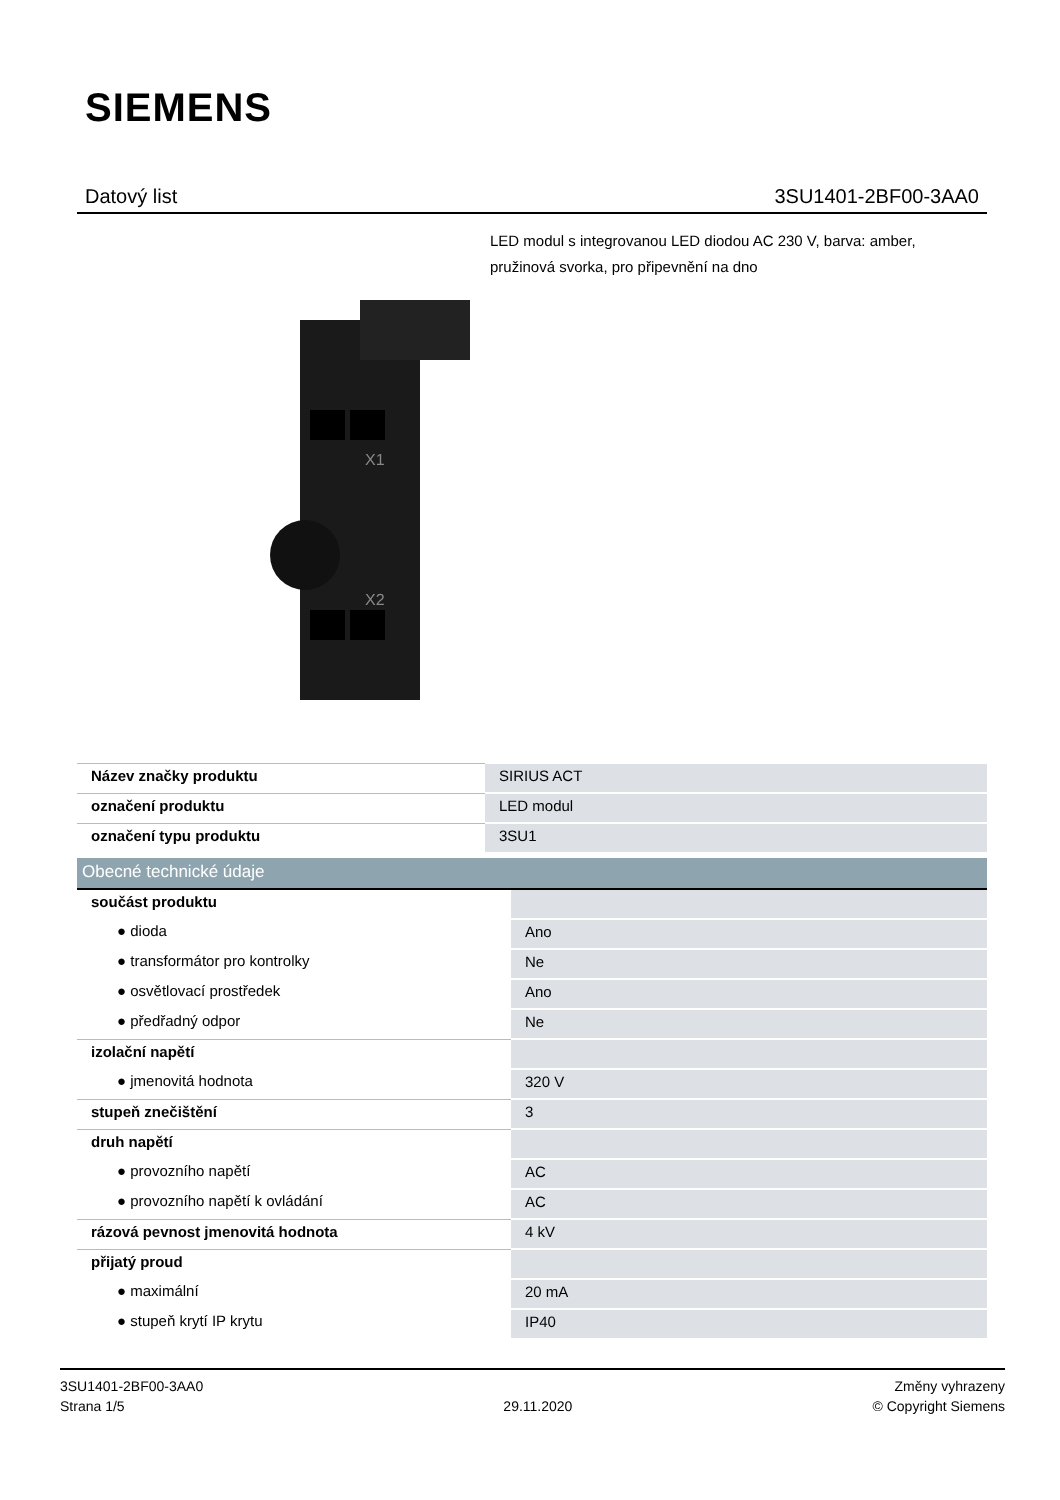SIEMENS
Datový list 3SU1401-2BF00-3AA0
LED modul s integrovanou LED diodou AC 230 V, barva: amber, pružinová svorka, pro připevnění na dno
X1
X2
| Název značky produktu | SIRIUS ACT |
| označení produktu | LED modul |
| označení typu produktu | 3SU1 |
| Obecné technické údaje | |
| součást produktu | |
| ● dioda | Ano |
| ● transformátor pro kontrolky | Ne |
| ● osvětlovací prostředek | Ano |
| ● předřadný odpor | Ne |
| izolační napětí | |
| ● jmenovitá hodnota | 320 V |
| stupeň znečištění | 3 |
| druh napětí | |
| ● provozního napětí | AC |
| ● provozního napětí k ovládání | AC |
| rázová pevnost jmenovitá hodnota | 4 kV |
| přijatý proud | |
| ● maximální | 20 mA |
| ● stupeň krytí IP krytu | IP40 |
3SU1401-2BF00-3AA0
Strana 1/5
29.11.2020
Změny vyhrazeny
© Copyright Siemens